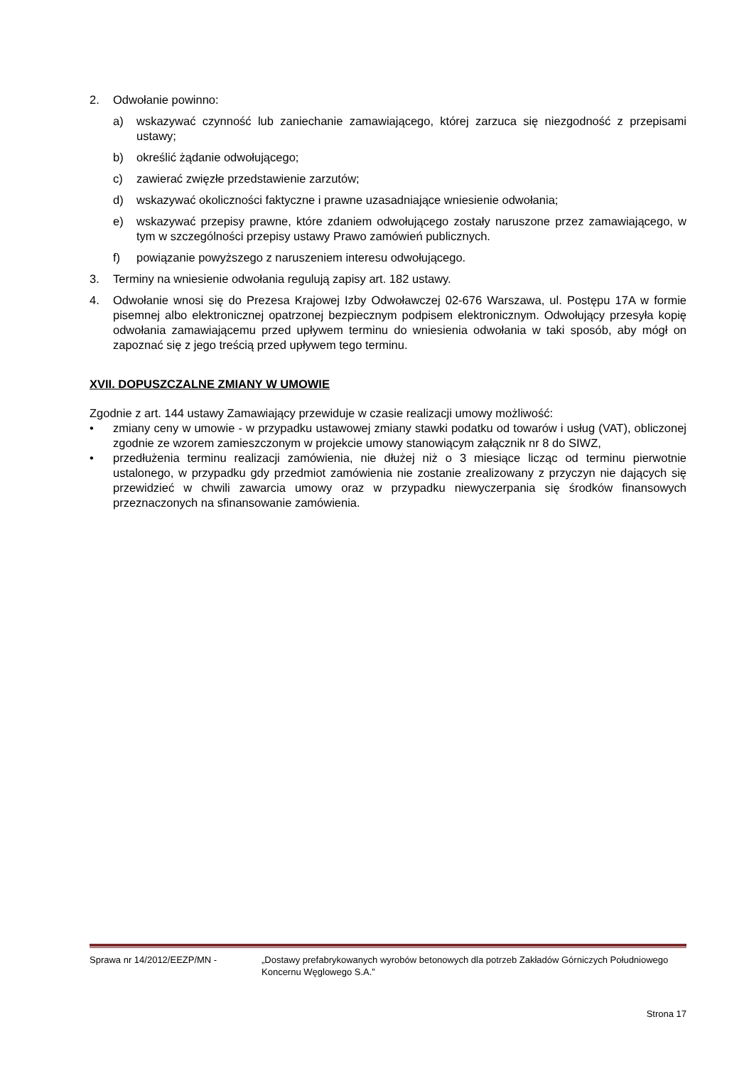2. Odwołanie powinno:
a) wskazywać czynność lub zaniechanie zamawiającego, której zarzuca się niezgodność z przepisami ustawy;
b) określić żądanie odwołującego;
c) zawierać zwięzłe przedstawienie zarzutów;
d) wskazywać okoliczności faktyczne i prawne uzasadniające wniesienie odwołania;
e) wskazywać przepisy prawne, które zdaniem odwołującego zostały naruszone przez zamawiającego, w tym w szczególności przepisy ustawy Prawo zamówień publicznych.
f) powiązanie powyższego z naruszeniem interesu odwołującego.
3. Terminy na wniesienie odwołania regulują zapisy art. 182 ustawy.
4. Odwołanie wnosi się do Prezesa Krajowej Izby Odwoławczej 02-676 Warszawa, ul. Postępu 17A w formie pisemnej albo elektronicznej opatrzonej bezpiecznym podpisem elektronicznym. Odwołujący przesyła kopię odwołania zamawiającemu przed upływem terminu do wniesienia odwołania w taki sposób, aby mógł on zapoznać się z jego treścią przed upływem tego terminu.
XVII. DOPUSZCZALNE ZMIANY W UMOWIE
Zgodnie z art. 144 ustawy Zamawiający przewiduje w czasie realizacji umowy możliwość:
• zmiany ceny w umowie - w przypadku ustawowej zmiany stawki podatku od towarów i usług (VAT), obliczonej zgodnie ze wzorem zamieszczonym w projekcie umowy stanowiącym załącznik nr 8 do SIWZ,
• przedłużenia terminu realizacji zamówienia, nie dłużej niż o 3 miesiące licząc od terminu pierwotnie ustalonego, w przypadku gdy przedmiot zamówienia nie zostanie zrealizowany z przyczyn nie dających się przewidzieć w chwili zawarcia umowy oraz w przypadku niewyczerpania się środków finansowych przeznaczonych na sfinansowanie zamówienia.
Sprawa nr 14/2012/EEZP/MN - „Dostawy prefabrykowanych wyrobów betonowych dla potrzeb Zakładów Górniczych Południowego Koncernu Węglowego S.A.”
Strona 17